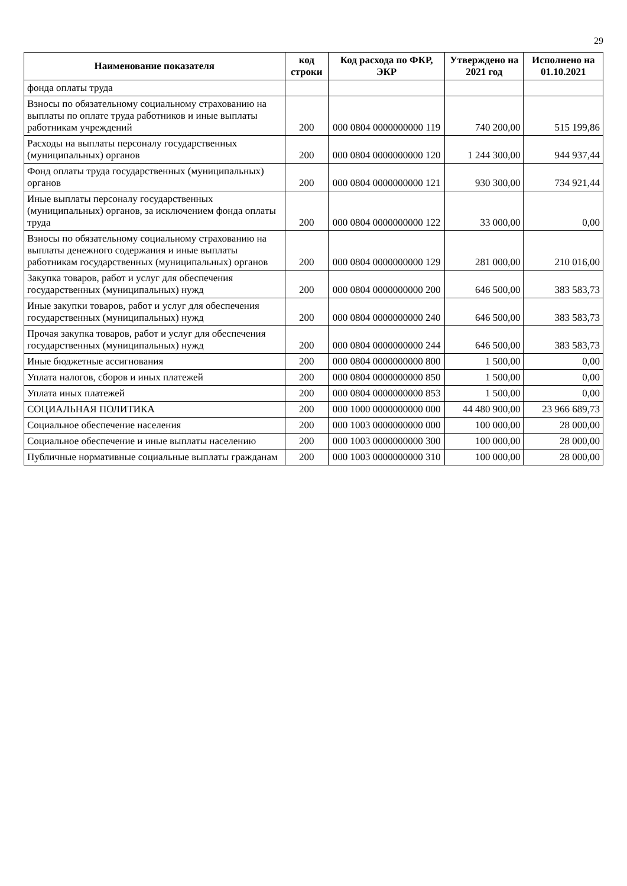29
| Наименование показателя | код строки | Код расхода по ФКР, ЭКР | Утверждено на 2021 год | Исполнено на 01.10.2021 |
| --- | --- | --- | --- | --- |
| фонда оплаты труда | | | | |
| Взносы по обязательному социальному страхованию на выплаты по оплате труда работников и иные выплаты работникам учреждений | 200 | 000 0804 0000000000 119 | 740 200,00 | 515 199,86 |
| Расходы на выплаты персоналу государственных (муниципальных) органов | 200 | 000 0804 0000000000 120 | 1 244 300,00 | 944 937,44 |
| Фонд оплаты труда государственных (муниципальных) органов | 200 | 000 0804 0000000000 121 | 930 300,00 | 734 921,44 |
| Иные выплаты персоналу государственных (муниципальных) органов, за исключением фонда оплаты труда | 200 | 000 0804 0000000000 122 | 33 000,00 | 0,00 |
| Взносы по обязательному социальному страхованию на выплаты денежного содержания и иные выплаты работникам государственных (муниципальных) органов | 200 | 000 0804 0000000000 129 | 281 000,00 | 210 016,00 |
| Закупка товаров, работ и услуг для обеспечения государственных (муниципальных) нужд | 200 | 000 0804 0000000000 200 | 646 500,00 | 383 583,73 |
| Иные закупки товаров, работ и услуг для обеспечения государственных (муниципальных) нужд | 200 | 000 0804 0000000000 240 | 646 500,00 | 383 583,73 |
| Прочая закупка товаров, работ и услуг для обеспечения государственных (муниципальных) нужд | 200 | 000 0804 0000000000 244 | 646 500,00 | 383 583,73 |
| Иные бюджетные ассигнования | 200 | 000 0804 0000000000 800 | 1 500,00 | 0,00 |
| Уплата налогов, сборов и иных платежей | 200 | 000 0804 0000000000 850 | 1 500,00 | 0,00 |
| Уплата иных платежей | 200 | 000 0804 0000000000 853 | 1 500,00 | 0,00 |
| СОЦИАЛЬНАЯ ПОЛИТИКА | 200 | 000 1000 0000000000 000 | 44 480 900,00 | 23 966 689,73 |
| Социальное обеспечение населения | 200 | 000 1003 0000000000 000 | 100 000,00 | 28 000,00 |
| Социальное обеспечение и иные выплаты населению | 200 | 000 1003 0000000000 300 | 100 000,00 | 28 000,00 |
| Публичные нормативные социальные выплаты гражданам | 200 | 000 1003 0000000000 310 | 100 000,00 | 28 000,00 |